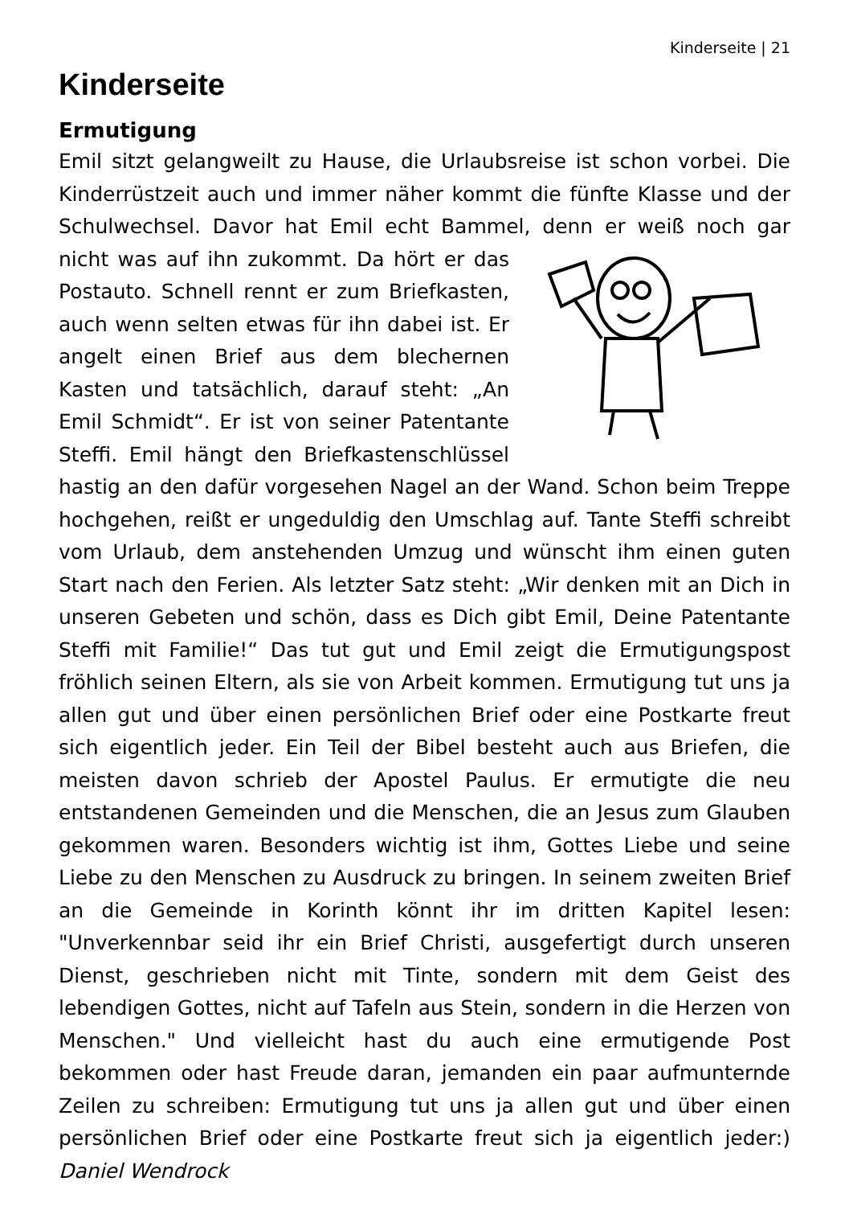Kinderseite | 21
Kinderseite
Ermutigung
Emil sitzt gelangweilt zu Hause, die Urlaubsreise ist schon vorbei. Die Kinderrüstzeit auch und immer näher kommt die fünfte Klasse und der Schulwechsel. Davor hat Emil echt Bammel, denn er weiß noch gar nicht was auf ihn zukommt. Da hört er das Postauto. Schnell rennt er zum Briefkasten, auch wenn selten etwas für ihn dabei ist. Er angelt einen Brief aus dem blechernen Kasten und tatsächlich, darauf steht: „An Emil Schmidt“. Er ist von seiner Patentante Steffi. Emil hängt den Briefkastenschlüssel hastig an den dafür vorgesehen Nagel an der Wand. Schon beim Treppe hochgehen, reißt er ungeduldig den Umschlag auf. Tante Steffi schreibt vom Urlaub, dem anstehenden Umzug und wünscht ihm einen guten Start nach den Ferien. Als letzter Satz steht: „Wir denken mit an Dich in unseren Gebeten und schön, dass es Dich gibt Emil, Deine Patentante Steffi mit Familie!“ Das tut gut und Emil zeigt die Ermutigungspost fröhlich seinen Eltern, als sie von Arbeit kommen. Ermutigung tut uns ja allen gut und über einen persönlichen Brief oder eine Postkarte freut sich eigentlich jeder. Ein Teil der Bibel besteht auch aus Briefen, die meisten davon schrieb der Apostel Paulus. Er ermutigte die neu entstandenen Gemeinden und die Menschen, die an Jesus zum Glauben gekommen waren. Besonders wichtig ist ihm, Gottes Liebe und seine Liebe zu den Menschen zu Ausdruck zu bringen. In seinem zweiten Brief an die Gemeinde in Korinth könnt ihr im dritten Kapitel lesen: "Unverkennbar seid ihr ein Brief Christi, ausgefertigt durch unseren Dienst, geschrieben nicht mit Tinte, sondern mit dem Geist des lebendigen Gottes, nicht auf Tafeln aus Stein, sondern in die Herzen von Menschen." Und vielleicht hast du auch eine ermutigende Post bekommen oder hast Freude daran, jemanden ein paar aufmunternde Zeilen zu schreiben: Ermutigung tut uns ja allen gut und über einen persönlichen Brief oder eine Postkarte freut sich ja eigentlich jeder:) Daniel Wendrock